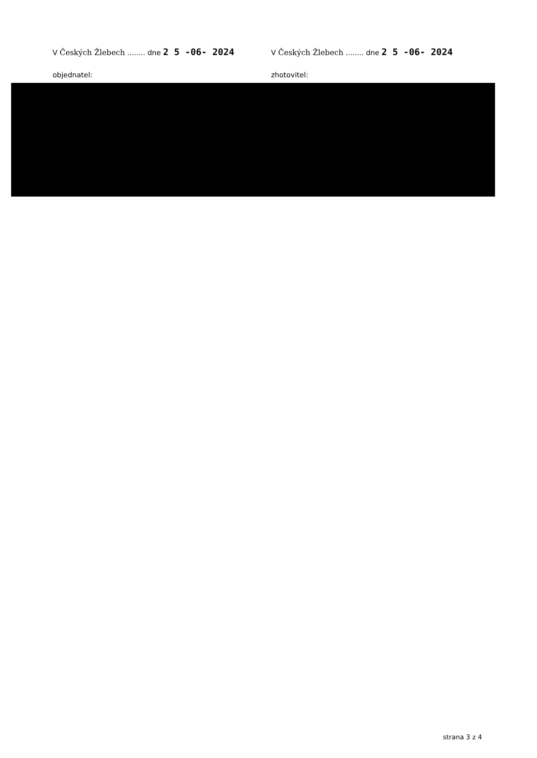V Českých Žlebech ........ dne 2 5 -06- 2024
objednatel:
V Českých Žlebech ........ dne 2 5 -06- 2024
zhotovitel:
strana 3 z 4